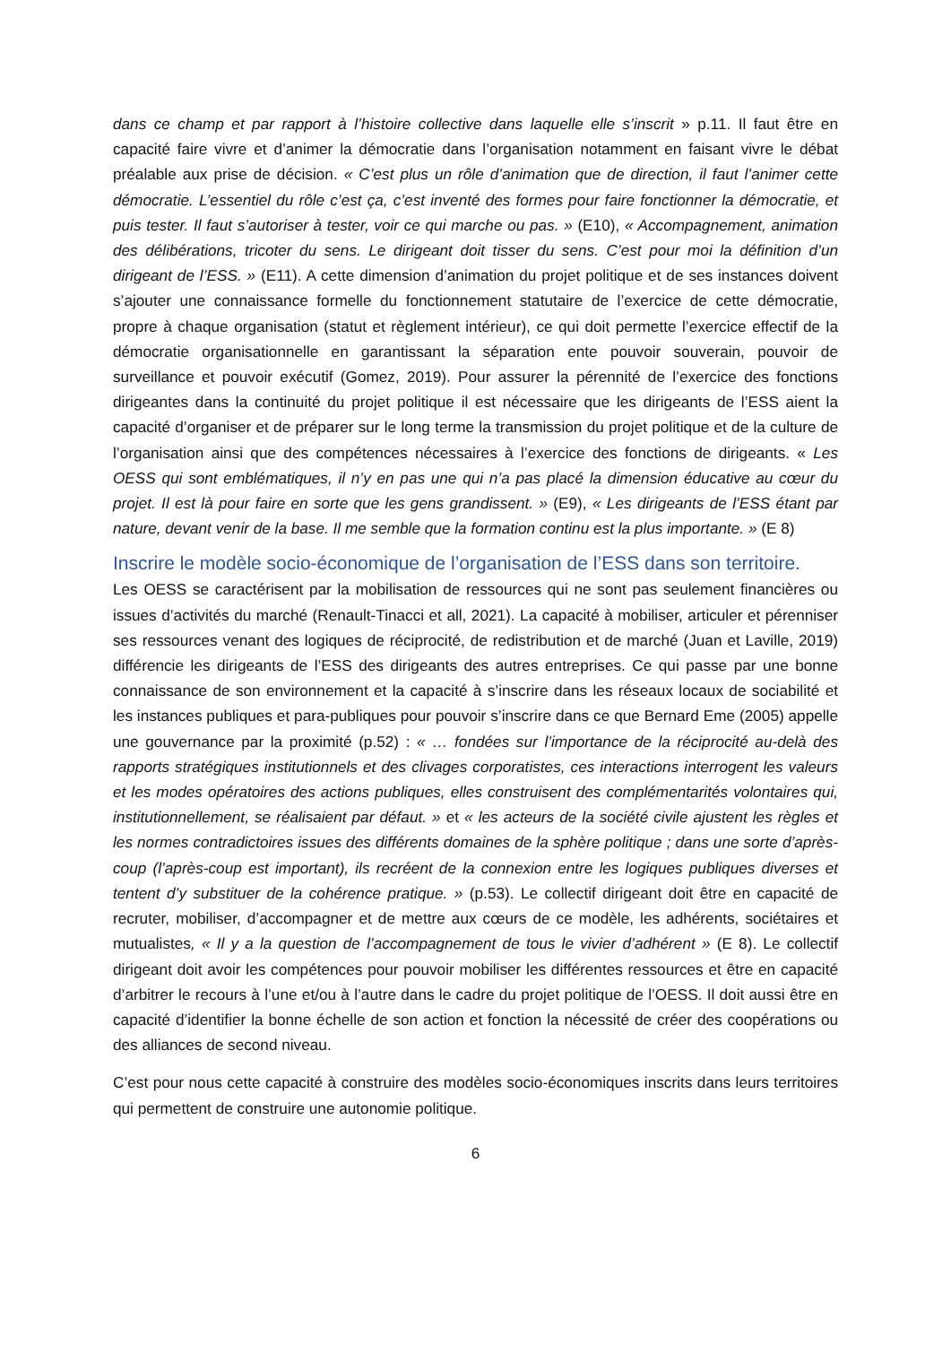dans ce champ et par rapport à l’histoire collective dans laquelle elle s’inscrit » p.11. Il faut être en capacité faire vivre et d’animer la démocratie dans l’organisation notamment en faisant vivre le débat préalable aux prise de décision. « C’est plus un rôle d’animation que de direction, il faut l’animer cette démocratie. L’essentiel du rôle c’est ça, c’est inventé des formes pour faire fonctionner la démocratie, et puis tester. Il faut s’autoriser à tester, voir ce qui marche ou pas. » (E10), « Accompagnement, animation des délibérations, tricoter du sens. Le dirigeant doit tisser du sens. C’est pour moi la définition d’un dirigeant de l’ESS. » (E11). A cette dimension d’animation du projet politique et de ses instances doivent s’ajouter une connaissance formelle du fonctionnement statutaire de l’exercice de cette démocratie, propre à chaque organisation (statut et règlement intérieur), ce qui doit permette l’exercice effectif de la démocratie organisationnelle en garantissant la séparation ente pouvoir souverain, pouvoir de surveillance et pouvoir exécutif (Gomez, 2019). Pour assurer la pérennité de l’exercice des fonctions dirigeantes dans la continuité du projet politique il est nécessaire que les dirigeants de l’ESS aient la capacité d’organiser et de préparer sur le long terme la transmission du projet politique et de la culture de l’organisation ainsi que des compétences nécessaires à l’exercice des fonctions de dirigeants. « Les OESS qui sont emblématiques, il n’y en pas une qui n’a pas placé la dimension éducative au cœur du projet. Il est là pour faire en sorte que les gens grandissent. » (E9), « Les dirigeants de l’ESS étant par nature, devant venir de la base. Il me semble que la formation continu est la plus importante. » (E 8)
Inscrire le modèle socio-économique de l’organisation de l’ESS dans son territoire.
Les OESS se caractérisent par la mobilisation de ressources qui ne sont pas seulement financières ou issues d’activités du marché (Renault-Tinacci et all, 2021). La capacité à mobiliser, articuler et pérenniser ses ressources venant des logiques de réciprocité, de redistribution et de marché (Juan et Laville, 2019) différencie les dirigeants de l’ESS des dirigeants des autres entreprises. Ce qui passe par une bonne connaissance de son environnement et la capacité à s’inscrire dans les réseaux locaux de sociabilité et les instances publiques et para-publiques pour pouvoir s’inscrire dans ce que Bernard Eme (2005) appelle une gouvernance par la proximité (p.52) : « … fondées sur l’importance de la réciprocité au-delà des rapports stratégiques institutionnels et des clivages corporatistes, ces interactions interrogent les valeurs et les modes opératoires des actions publiques, elles construisent des complémentarités volontaires qui, institutionnellement, se réalisaient par défaut. » et « les acteurs de la société civile ajustent les règles et les normes contradictoires issues des différents domaines de la sphère politique ; dans une sorte d’après-coup (l’après-coup est important), ils recréent de la connexion entre les logiques publiques diverses et tentent d’y substituer de la cohérence pratique. » (p.53). Le collectif dirigeant doit être en capacité de recruter, mobiliser, d’accompagner et de mettre aux cœurs de ce modèle, les adhérents, sociétaires et mutualistes, « Il y a la question de l’accompagnement de tous le vivier d’adhérent » (E 8). Le collectif dirigeant doit avoir les compétences pour pouvoir mobiliser les différentes ressources et être en capacité d’arbitrer le recours à l’une et/ou à l’autre dans le cadre du projet politique de l’OESS. Il doit aussi être en capacité d’identifier la bonne échelle de son action et fonction la nécessité de créer des coopérations ou des alliances de second niveau.
C’est pour nous cette capacité à construire des modèles socio-économiques inscrits dans leurs territoires qui permettent de construire une autonomie politique.
6